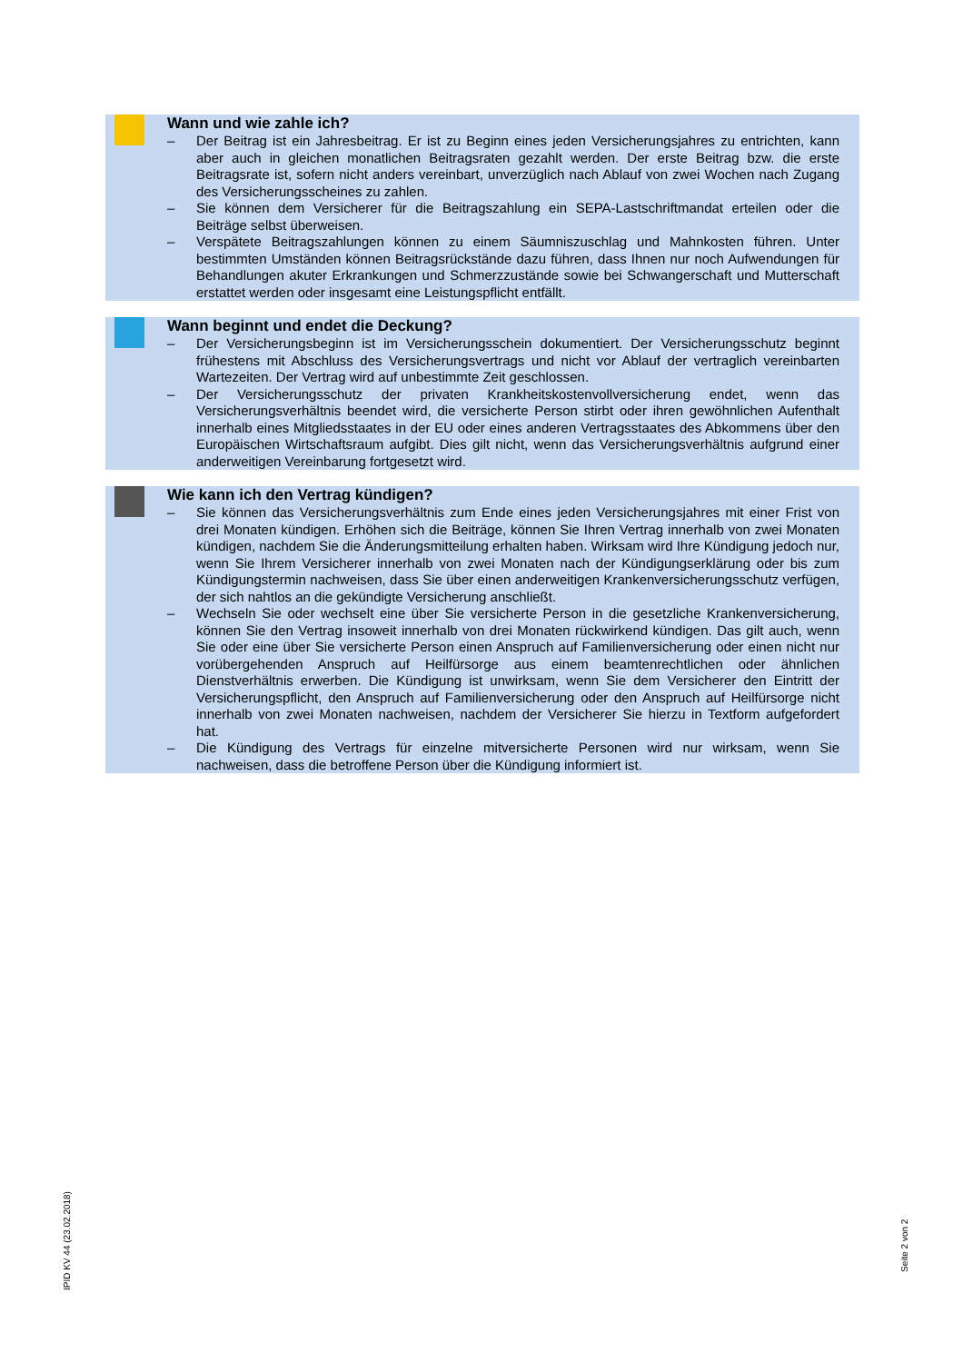Wann und wie zahle ich?
– Der Beitrag ist ein Jahresbeitrag. Er ist zu Beginn eines jeden Versicherungsjahres zu entrichten, kann aber auch in gleichen monatlichen Beitragsraten gezahlt werden. Der erste Beitrag bzw. die erste Beitragsrate ist, sofern nicht anders vereinbart, unverzüglich nach Ablauf von zwei Wochen nach Zugang des Versicherungsscheines zu zahlen.
– Sie können dem Versicherer für die Beitragszahlung ein SEPA-Lastschriftmandat erteilen oder die Beiträge selbst überweisen.
– Verspätete Beitragszahlungen können zu einem Säumniszuschlag und Mahnkosten führen. Unter bestimmten Umständen können Beitragsrückstände dazu führen, dass Ihnen nur noch Aufwendungen für Behandlungen akuter Erkrankungen und Schmerzzustände sowie bei Schwangerschaft und Mutterschaft erstattet werden oder insgesamt eine Leistungspflicht entfällt.
Wann beginnt und endet die Deckung?
– Der Versicherungsbeginn ist im Versicherungsschein dokumentiert. Der Versicherungsschutz beginnt frühestens mit Abschluss des Versicherungsvertrags und nicht vor Ablauf der vertraglich vereinbarten Wartezeiten. Der Vertrag wird auf unbestimmte Zeit geschlossen.
– Der Versicherungsschutz der privaten Krankheitskostenvollversicherung endet, wenn das Versicherungsverhältnis beendet wird, die versicherte Person stirbt oder ihren gewöhnlichen Aufenthalt innerhalb eines Mitgliedsstaates in der EU oder eines anderen Vertragsstaates des Abkommens über den Europäischen Wirtschaftsraum aufgibt. Dies gilt nicht, wenn das Versicherungsverhältnis aufgrund einer anderweitigen Vereinbarung fortgesetzt wird.
Wie kann ich den Vertrag kündigen?
– Sie können das Versicherungsverhältnis zum Ende eines jeden Versicherungsjahres mit einer Frist von drei Monaten kündigen. Erhöhen sich die Beiträge, können Sie Ihren Vertrag innerhalb von zwei Monaten kündigen, nachdem Sie die Änderungsmitteilung erhalten haben. Wirksam wird Ihre Kündigung jedoch nur, wenn Sie Ihrem Versicherer innerhalb von zwei Monaten nach der Kündigungserklärung oder bis zum Kündigungstermin nachweisen, dass Sie über einen anderweitigen Krankenversicherungsschutz verfügen, der sich nahtlos an die gekündigte Versicherung anschließt.
– Wechseln Sie oder wechselt eine über Sie versicherte Person in die gesetzliche Krankenversicherung, können Sie den Vertrag insoweit innerhalb von drei Monaten rückwirkend kündigen. Das gilt auch, wenn Sie oder eine über Sie versicherte Person einen Anspruch auf Familienversicherung oder einen nicht nur vorübergehenden Anspruch auf Heilfürsorge aus einem beamtenrechtlichen oder ähnlichen Dienstverhältnis erwerben. Die Kündigung ist unwirksam, wenn Sie dem Versicherer den Eintritt der Versicherungspflicht, den Anspruch auf Familienversicherung oder den Anspruch auf Heilfürsorge nicht innerhalb von zwei Monaten nachweisen, nachdem der Versicherer Sie hierzu in Textform aufgefordert hat.
– Die Kündigung des Vertrags für einzelne mitversicherte Personen wird nur wirksam, wenn Sie nachweisen, dass die betroffene Person über die Kündigung informiert ist.
IPID KV 44 (23.02.2018)
Seite 2 von 2